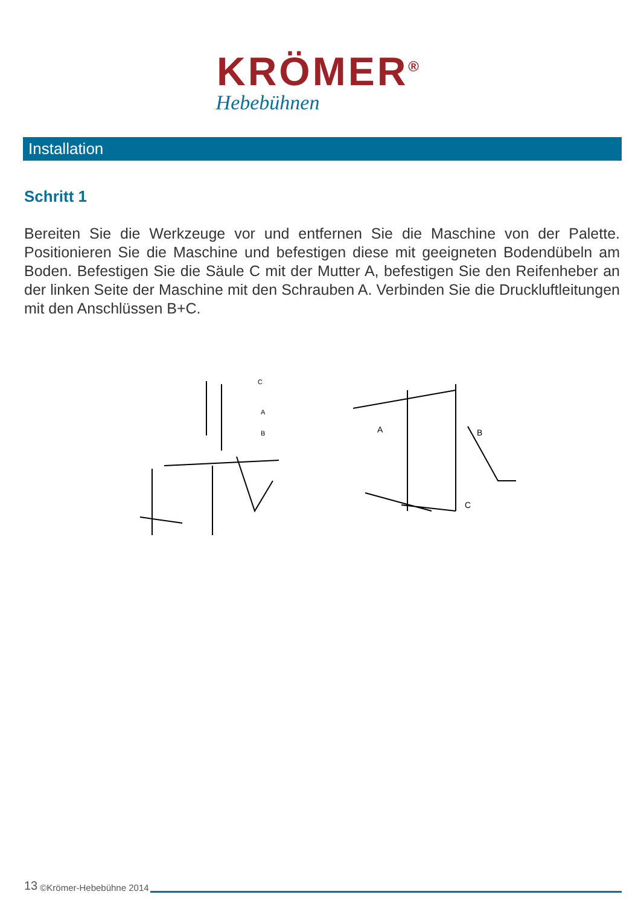KRÖMER<sup>®</sup>
Hebebühnen
Installation
Schritt 1
Bereiten Sie die Werkzeuge vor und entfernen Sie die Maschine von der Palette. Positionieren Sie die Maschine und befestigen diese mit geeigneten Bodendübeln am Boden. Befestigen Sie die Säule C mit der Mutter A, befestigen Sie den Reifenheber an der linken Seite der Maschine mit den Schrauben A. Verbinden Sie die Druckluftleitungen mit den Anschlüssen B+C.
C
A
B
A
B
C
13 ©Krömer-Hebebühne 2014